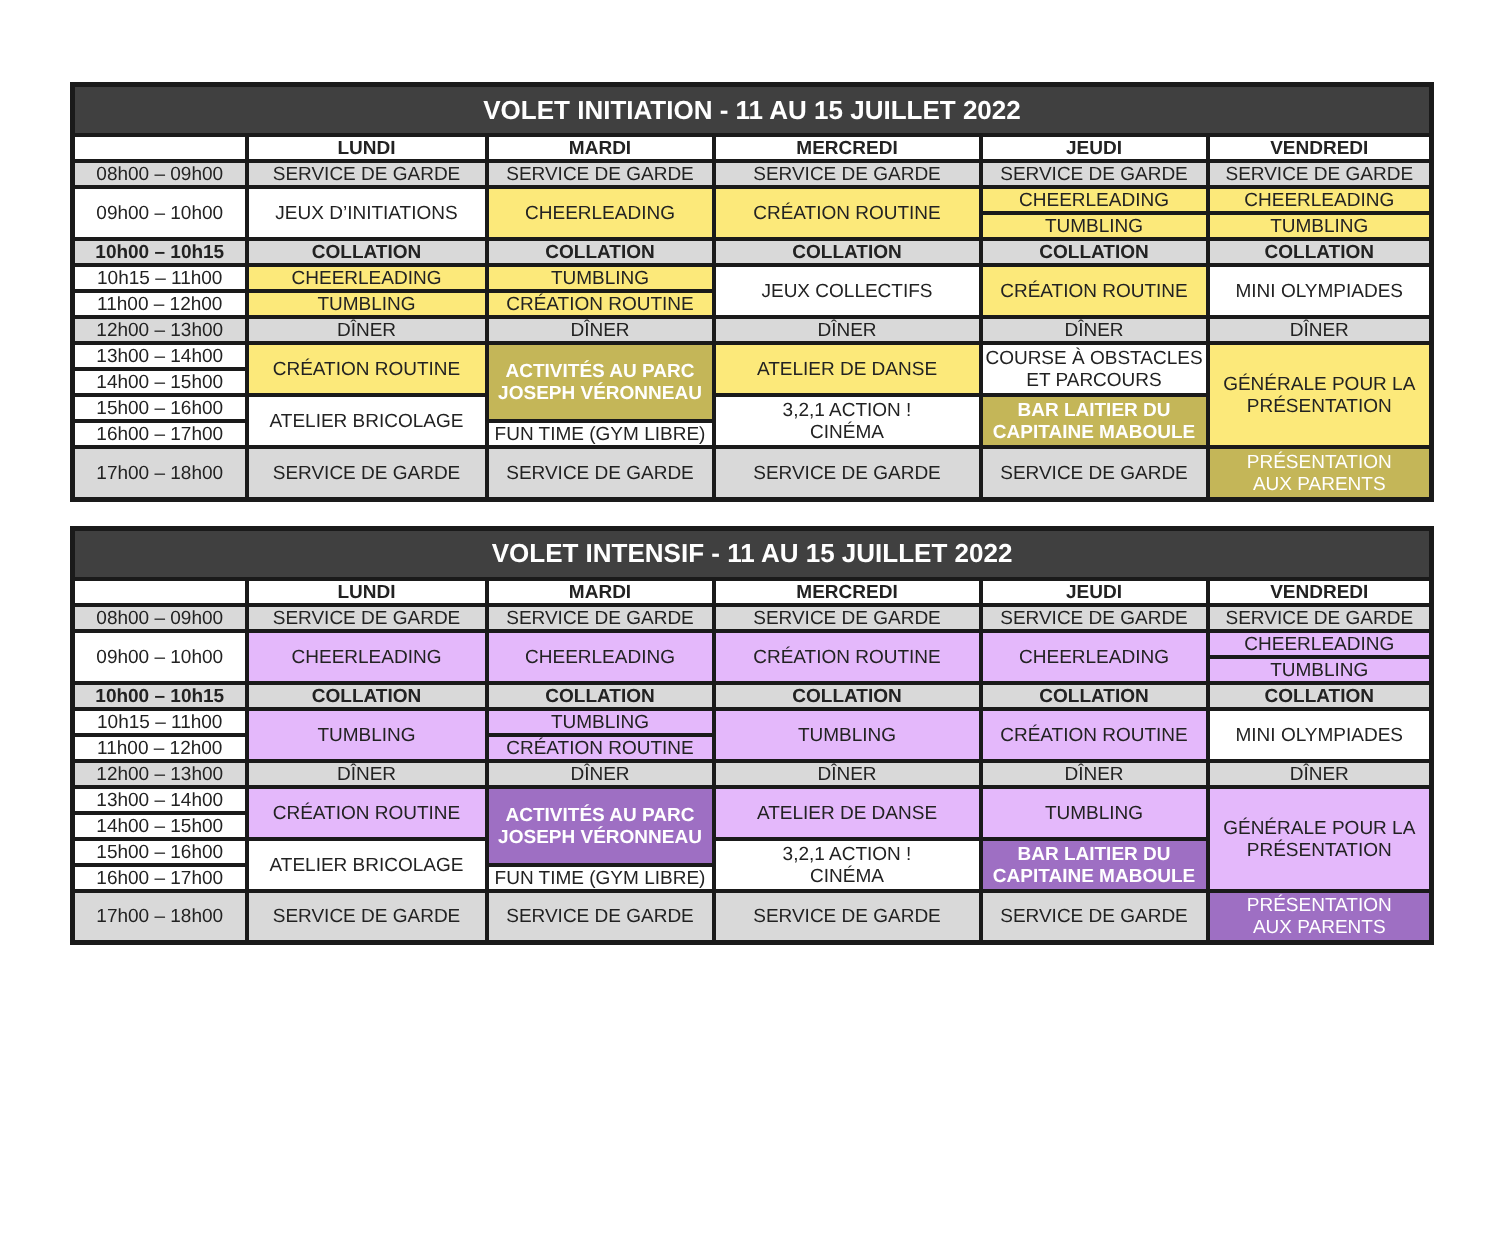| VOLET INITIATION - 11 AU 15 JUILLET 2022 | | | | | |
| --- | --- | --- | --- | --- | --- |
| | LUNDI | MARDI | MERCREDI | JEUDI | VENDREDI |
| 08h00 – 09h00 | SERVICE DE GARDE | SERVICE DE GARDE | SERVICE DE GARDE | SERVICE DE GARDE | SERVICE DE GARDE |
| 09h00 – 10h00 | JEUX D’INITIATIONS | CHEERLEADING | CRÉATION ROUTINE | CHEERLEADING | CHEERLEADING |
| | | | | TUMBLING | TUMBLING |
| 10h00 – 10h15 | COLLATION | COLLATION | COLLATION | COLLATION | COLLATION |
| 10h15 – 11h00 | CHEERLEADING | TUMBLING | JEUX COLLECTIFS | CRÉATION ROUTINE | MINI OLYMPIADES |
| 11h00 – 12h00 | TUMBLING | CRÉATION ROUTINE | | | |
| 12h00 – 13h00 | DÎNER | DÎNER | DÎNER | DÎNER | DÎNER |
| 13h00 – 14h00 | CRÉATION ROUTINE | ACTIVITÉS AU PARC JOSEPH VÉRONNEAU | ATELIER DE DANSE | COURSE À OBSTACLES ET PARCOURS | GÉNÉRALE POUR LA PRÉSENTATION |
| 14h00 – 15h00 | | | | | |
| 15h00 – 16h00 | ATELIER BRICOLAGE | | 3,2,1 ACTION ! CINÉMA | BAR LAITIER DU CAPITAINE MABOULE | |
| 16h00 – 17h00 | | FUN TIME (GYM LIBRE) | | | |
| 17h00 – 18h00 | SERVICE DE GARDE | SERVICE DE GARDE | SERVICE DE GARDE | SERVICE DE GARDE | PRÉSENTATION AUX PARENTS |
| VOLET INTENSIF - 11 AU 15 JUILLET 2022 | | | | | |
| --- | --- | --- | --- | --- | --- |
| | LUNDI | MARDI | MERCREDI | JEUDI | VENDREDI |
| 08h00 – 09h00 | SERVICE DE GARDE | SERVICE DE GARDE | SERVICE DE GARDE | SERVICE DE GARDE | SERVICE DE GARDE |
| 09h00 – 10h00 | CHEERLEADING | CHEERLEADING | CRÉATION ROUTINE | CHEERLEADING | CHEERLEADING |
| | | | | | TUMBLING |
| 10h00 – 10h15 | COLLATION | COLLATION | COLLATION | COLLATION | COLLATION |
| 10h15 – 11h00 | TUMBLING | TUMBLING | TUMBLING | CRÉATION ROUTINE | MINI OLYMPIADES |
| 11h00 – 12h00 | | CRÉATION ROUTINE | | | |
| 12h00 – 13h00 | DÎNER | DÎNER | DÎNER | DÎNER | DÎNER |
| 13h00 – 14h00 | CRÉATION ROUTINE | ACTIVITÉS AU PARC JOSEPH VÉRONNEAU | ATELIER DE DANSE | TUMBLING | GÉNÉRALE POUR LA PRÉSENTATION |
| 14h00 – 15h00 | | | | | |
| 15h00 – 16h00 | ATELIER BRICOLAGE | | 3,2,1 ACTION ! CINÉMA | BAR LAITIER DU CAPITAINE MABOULE | |
| 16h00 – 17h00 | | FUN TIME (GYM LIBRE) | | | |
| 17h00 – 18h00 | SERVICE DE GARDE | SERVICE DE GARDE | SERVICE DE GARDE | SERVICE DE GARDE | PRÉSENTATION AUX PARENTS |